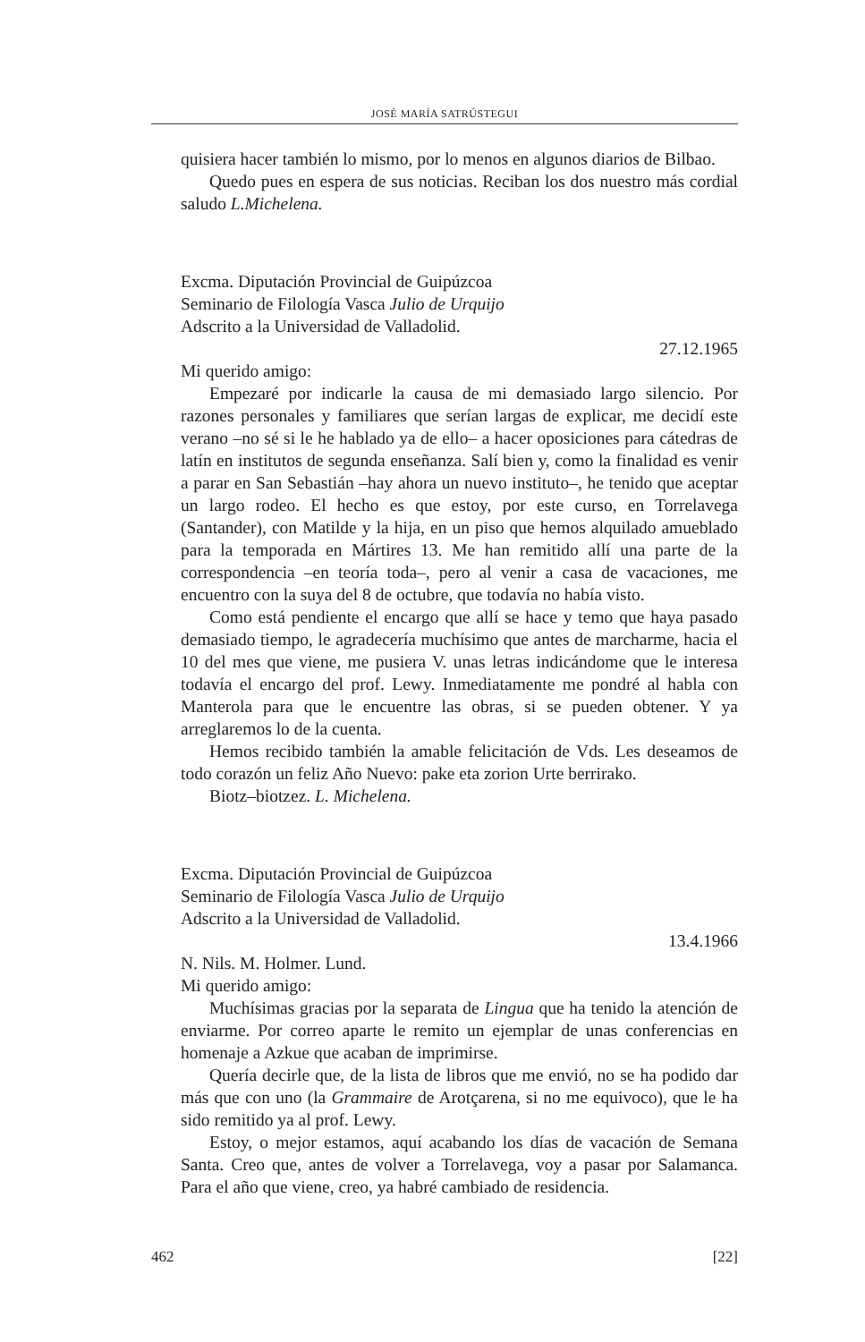JOSÉ MARÍA SATRÚSTEGUI
quisiera hacer también lo mismo, por lo menos en algunos diarios de Bilbao.
Quedo pues en espera de sus noticias. Reciban los dos nuestro más cordial saludo L.Michelena.
Excma. Diputación Provincial de Guipúzcoa
Seminario de Filología Vasca Julio de Urquijo
Adscrito a la Universidad de Valladolid.
27.12.1965
Mi querido amigo:
Empezaré por indicarle la causa de mi demasiado largo silencio. Por razones personales y familiares que serían largas de explicar, me decidí este verano –no sé si le he hablado ya de ello– a hacer oposiciones para cátedras de latín en institutos de segunda enseñanza. Salí bien y, como la finalidad es venir a parar en San Sebastián –hay ahora un nuevo instituto–, he tenido que aceptar un largo rodeo. El hecho es que estoy, por este curso, en Torrelavega (Santander), con Matilde y la hija, en un piso que hemos alquilado amueblado para la temporada en Mártires 13. Me han remitido allí una parte de la correspondencia –en teoría toda–, pero al venir a casa de vacaciones, me encuentro con la suya del 8 de octubre, que todavía no había visto.
Como está pendiente el encargo que allí se hace y temo que haya pasado demasiado tiempo, le agradecería muchísimo que antes de marcharme, hacia el 10 del mes que viene, me pusiera V. unas letras indicándome que le interesa todavía el encargo del prof. Lewy. Inmediatamente me pondré al habla con Manterola para que le encuentre las obras, si se pueden obtener. Y ya arreglaremos lo de la cuenta.
Hemos recibido también la amable felicitación de Vds. Les deseamos de todo corazón un feliz Año Nuevo: pake eta zorion Urte berrirako.
Biotz–biotzez. L. Michelena.
Excma. Diputación Provincial de Guipúzcoa
Seminario de Filología Vasca Julio de Urquijo
Adscrito a la Universidad de Valladolid.
13.4.1966
N. Nils. M. Holmer. Lund.
Mi querido amigo:
Muchísimas gracias por la separata de Lingua que ha tenido la atención de enviarme. Por correo aparte le remito un ejemplar de unas conferencias en homenaje a Azkue que acaban de imprimirse.
Quería decirle que, de la lista de libros que me envió, no se ha podido dar más que con uno (la Grammaire de Arotçarena, si no me equivoco), que le ha sido remitido ya al prof. Lewy.
Estoy, o mejor estamos, aquí acabando los días de vacación de Semana Santa. Creo que, antes de volver a Torrelavega, voy a pasar por Salamanca. Para el año que viene, creo, ya habré cambiado de residencia.
462 [22]